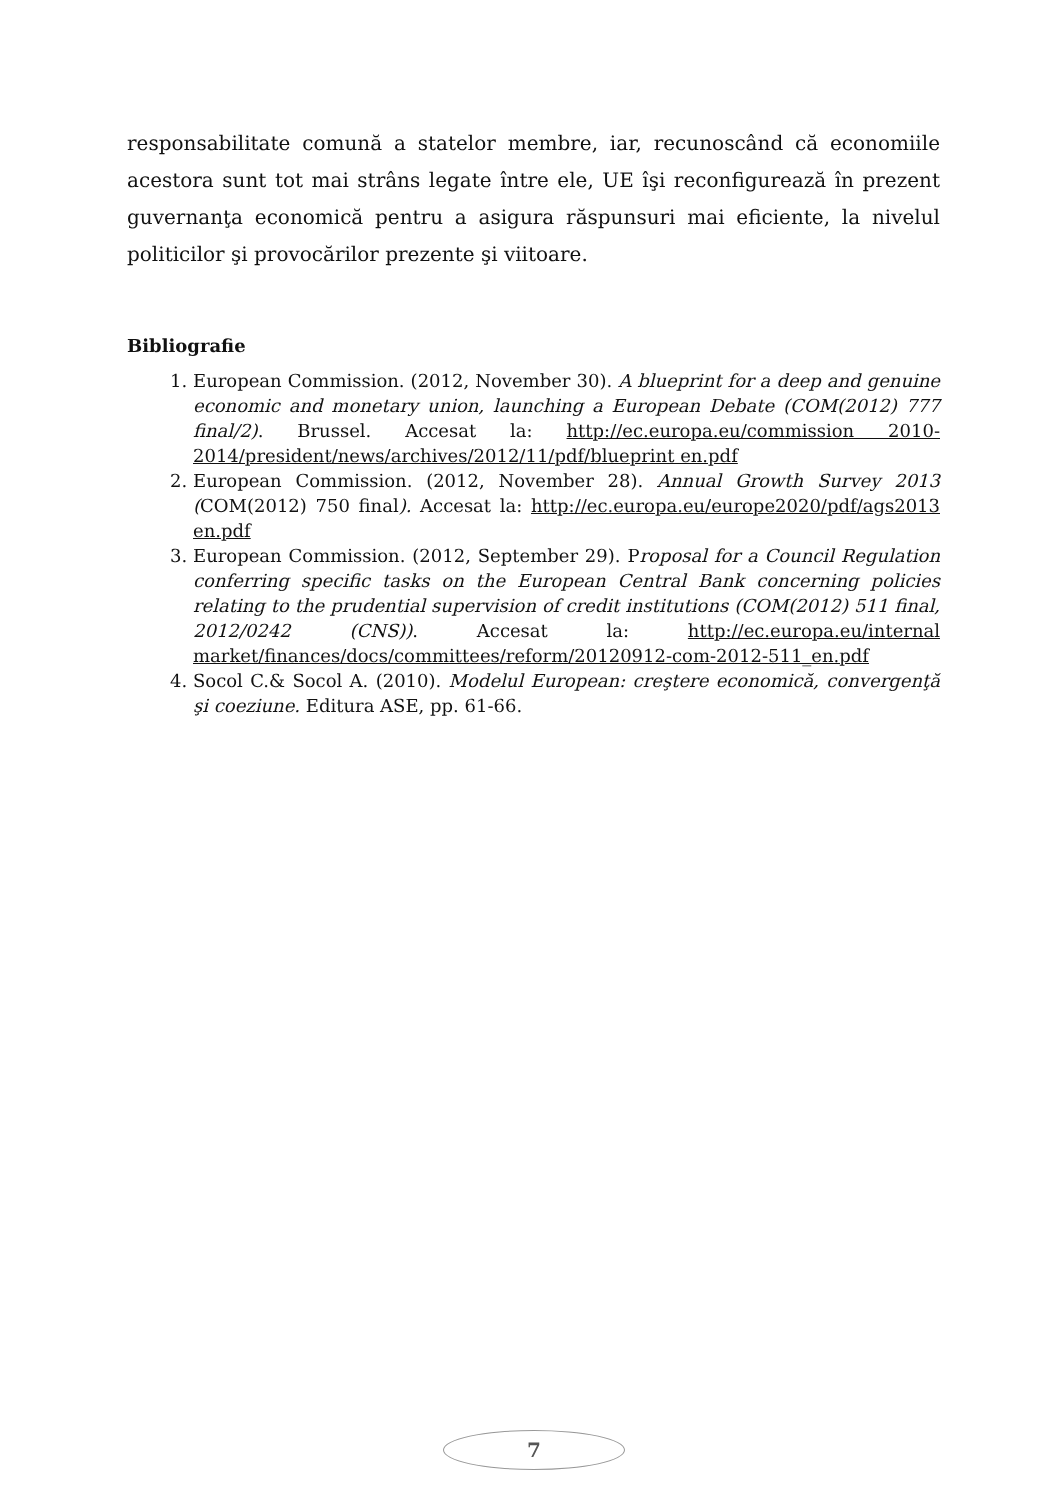responsabilitate comună a statelor membre, iar, recunoscând că economiile acestora sunt tot mai strâns legate între ele, UE îşi reconfigurează în prezent guvernanţa economică pentru a asigura răspunsuri mai eficiente, la nivelul politicilor şi provocărilor prezente şi viitoare.
Bibliografie
1. European Commission. (2012, November 30). A blueprint for a deep and genuine economic and monetary union, launching a European Debate (COM(2012) 777 final/2). Brussel. Accesat la: http://ec.europa.eu/commission 2010-2014/president/news/archives/2012/11/pdf/blueprint en.pdf
2. European Commission. (2012, November 28). Annual Growth Survey 2013 (COM(2012) 750 final). Accesat la: http://ec.europa.eu/europe2020/pdf/ags2013 en.pdf
3. European Commission. (2012, September 29). Proposal for a Council Regulation conferring specific tasks on the European Central Bank concerning policies relating to the prudential supervision of credit institutions (COM(2012) 511 final, 2012/0242 (CNS)). Accesat la: http://ec.europa.eu/internal market/finances/docs/committees/reform/20120912-com-2012-511_en.pdf
4. Socol C.& Socol A. (2010). Modelul European: creştere economică, convergenţă şi coeziune. Editura ASE, pp. 61-66.
7